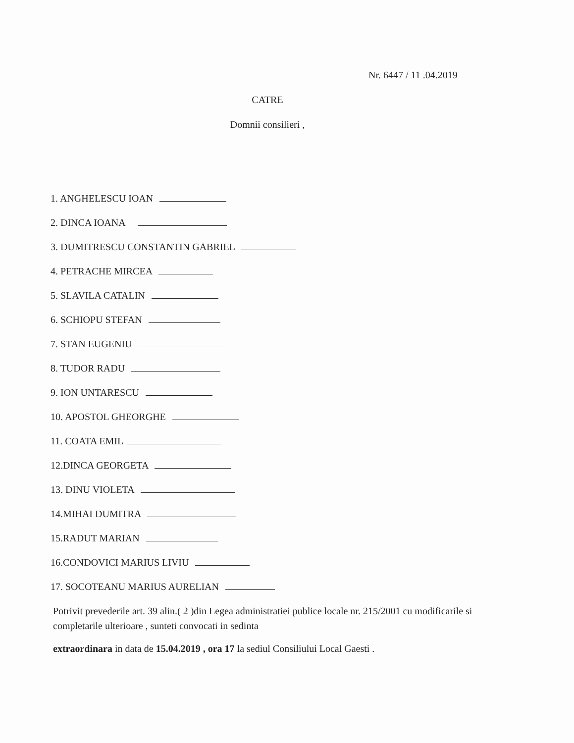Nr. 6447 / 11 .04.2019
CATRE
Domnii consilieri ,
1. ANGHELESCU IOAN
2. DINCA IOANA
3. DUMITRESCU CONSTANTIN GABRIEL
4. PETRACHE MIRCEA
5. SLAVILA CATALIN
6. SCHIOPU STEFAN
7. STAN EUGENIU
8. TUDOR RADU
9. ION UNTARESCU
10. APOSTOL GHEORGHE
11. COATA EMIL
12.DINCA GEORGETA
13. DINU VIOLETA
14.MIHAI DUMITRA
15.RADUT MARIAN
16.CONDOVICI MARIUS LIVIU
17. SOCOTEANU MARIUS AURELIAN
Potrivit prevederile art. 39 alin.( 2 )din Legea administratiei publice locale nr. 215/2001 cu modificarile si completarile ulterioare , sunteti convocati in sedinta
extraordinara in data de 15.04.2019 , ora 17 la sediul Consiliului Local Gaesti .